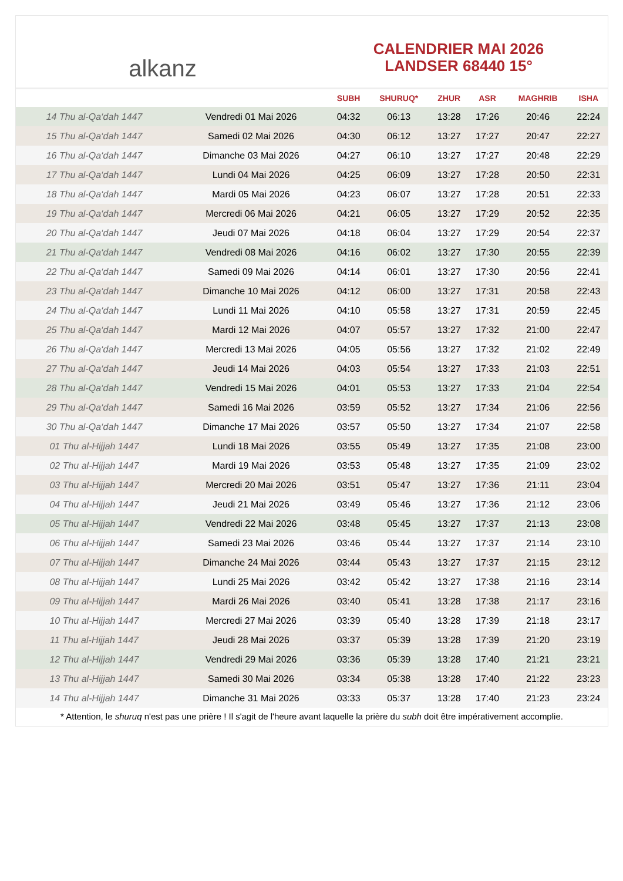alkanz
CALENDRIER MAI 2026
LANDSER 68440 15°
| | | SUBH | SHURUQ* | ZHUR | ASR | MAGHRIB | ISHA |
| --- | --- | --- | --- | --- | --- | --- | --- |
| 14 Thu al-Qa‘dah 1447 | Vendredi 01 Mai 2026 | 04:32 | 06:13 | 13:28 | 17:26 | 20:46 | 22:24 |
| 15 Thu al-Qa‘dah 1447 | Samedi 02 Mai 2026 | 04:30 | 06:12 | 13:27 | 17:27 | 20:47 | 22:27 |
| 16 Thu al-Qa‘dah 1447 | Dimanche 03 Mai 2026 | 04:27 | 06:10 | 13:27 | 17:27 | 20:48 | 22:29 |
| 17 Thu al-Qa‘dah 1447 | Lundi 04 Mai 2026 | 04:25 | 06:09 | 13:27 | 17:28 | 20:50 | 22:31 |
| 18 Thu al-Qa‘dah 1447 | Mardi 05 Mai 2026 | 04:23 | 06:07 | 13:27 | 17:28 | 20:51 | 22:33 |
| 19 Thu al-Qa‘dah 1447 | Mercredi 06 Mai 2026 | 04:21 | 06:05 | 13:27 | 17:29 | 20:52 | 22:35 |
| 20 Thu al-Qa‘dah 1447 | Jeudi 07 Mai 2026 | 04:18 | 06:04 | 13:27 | 17:29 | 20:54 | 22:37 |
| 21 Thu al-Qa‘dah 1447 | Vendredi 08 Mai 2026 | 04:16 | 06:02 | 13:27 | 17:30 | 20:55 | 22:39 |
| 22 Thu al-Qa‘dah 1447 | Samedi 09 Mai 2026 | 04:14 | 06:01 | 13:27 | 17:30 | 20:56 | 22:41 |
| 23 Thu al-Qa‘dah 1447 | Dimanche 10 Mai 2026 | 04:12 | 06:00 | 13:27 | 17:31 | 20:58 | 22:43 |
| 24 Thu al-Qa‘dah 1447 | Lundi 11 Mai 2026 | 04:10 | 05:58 | 13:27 | 17:31 | 20:59 | 22:45 |
| 25 Thu al-Qa‘dah 1447 | Mardi 12 Mai 2026 | 04:07 | 05:57 | 13:27 | 17:32 | 21:00 | 22:47 |
| 26 Thu al-Qa‘dah 1447 | Mercredi 13 Mai 2026 | 04:05 | 05:56 | 13:27 | 17:32 | 21:02 | 22:49 |
| 27 Thu al-Qa‘dah 1447 | Jeudi 14 Mai 2026 | 04:03 | 05:54 | 13:27 | 17:33 | 21:03 | 22:51 |
| 28 Thu al-Qa‘dah 1447 | Vendredi 15 Mai 2026 | 04:01 | 05:53 | 13:27 | 17:33 | 21:04 | 22:54 |
| 29 Thu al-Qa‘dah 1447 | Samedi 16 Mai 2026 | 03:59 | 05:52 | 13:27 | 17:34 | 21:06 | 22:56 |
| 30 Thu al-Qa‘dah 1447 | Dimanche 17 Mai 2026 | 03:57 | 05:50 | 13:27 | 17:34 | 21:07 | 22:58 |
| 01 Thu al-Hijjah 1447 | Lundi 18 Mai 2026 | 03:55 | 05:49 | 13:27 | 17:35 | 21:08 | 23:00 |
| 02 Thu al-Hijjah 1447 | Mardi 19 Mai 2026 | 03:53 | 05:48 | 13:27 | 17:35 | 21:09 | 23:02 |
| 03 Thu al-Hijjah 1447 | Mercredi 20 Mai 2026 | 03:51 | 05:47 | 13:27 | 17:36 | 21:11 | 23:04 |
| 04 Thu al-Hijjah 1447 | Jeudi 21 Mai 2026 | 03:49 | 05:46 | 13:27 | 17:36 | 21:12 | 23:06 |
| 05 Thu al-Hijjah 1447 | Vendredi 22 Mai 2026 | 03:48 | 05:45 | 13:27 | 17:37 | 21:13 | 23:08 |
| 06 Thu al-Hijjah 1447 | Samedi 23 Mai 2026 | 03:46 | 05:44 | 13:27 | 17:37 | 21:14 | 23:10 |
| 07 Thu al-Hijjah 1447 | Dimanche 24 Mai 2026 | 03:44 | 05:43 | 13:27 | 17:37 | 21:15 | 23:12 |
| 08 Thu al-Hijjah 1447 | Lundi 25 Mai 2026 | 03:42 | 05:42 | 13:27 | 17:38 | 21:16 | 23:14 |
| 09 Thu al-Hijjah 1447 | Mardi 26 Mai 2026 | 03:40 | 05:41 | 13:28 | 17:38 | 21:17 | 23:16 |
| 10 Thu al-Hijjah 1447 | Mercredi 27 Mai 2026 | 03:39 | 05:40 | 13:28 | 17:39 | 21:18 | 23:17 |
| 11 Thu al-Hijjah 1447 | Jeudi 28 Mai 2026 | 03:37 | 05:39 | 13:28 | 17:39 | 21:20 | 23:19 |
| 12 Thu al-Hijjah 1447 | Vendredi 29 Mai 2026 | 03:36 | 05:39 | 13:28 | 17:40 | 21:21 | 23:21 |
| 13 Thu al-Hijjah 1447 | Samedi 30 Mai 2026 | 03:34 | 05:38 | 13:28 | 17:40 | 21:22 | 23:23 |
| 14 Thu al-Hijjah 1447 | Dimanche 31 Mai 2026 | 03:33 | 05:37 | 13:28 | 17:40 | 21:23 | 23:24 |
* Attention, le shuruq n'est pas une prière ! Il s'agit de l'heure avant laquelle la prière du subh doit être impérativement accomplie.